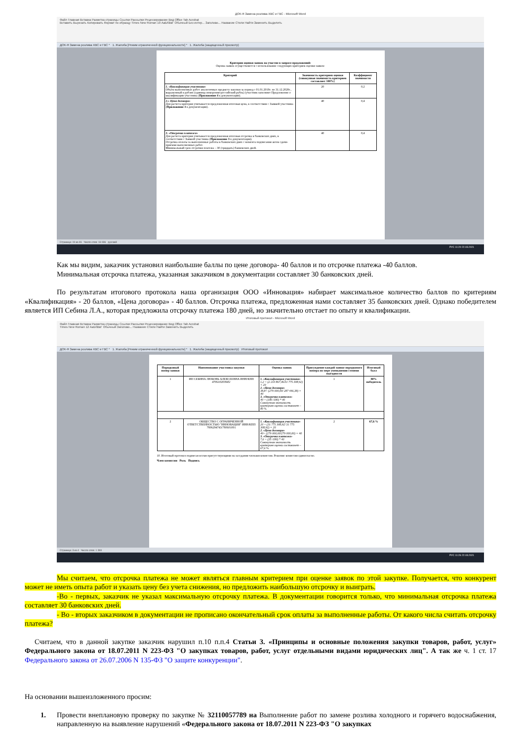ДОК-Я Замена розлива ХВС и ГВС - Microsoft Word
Файл Главная Вставка Разметка страницы Ссылки Рассылки Рецензирование Вид Office Tab Acrobat
Вставить Вырезать Копировать Формат по образцу Times New Roman 10 АаБбВвГ Обычный Без интер... Заголово... Название Стили Найти Заменить Выделить
ДОК-Я Замена розлива ХВС и ГВС * 1. Жалоба [Режим ограниченной функциональности] * 1. Жалоба (защищенный просмотр)
Критерии оценки заявок на участие в запросе предложений:
Оценка заявок осуществляется с использование следующих критериев оценки заявок:
| Критерий | Значимость критериев оценки (совокупная значимость критериев составляет 100%) | Коэффициент значимости |
| --- | --- | --- |
| 1. «Квалификация участника» Объём выполненных работ аналогичных предмету закупки за период с 01.01.2019г. по 31.12.2020г., выраженный в рублях (единица измерения-российский рубль) (участник заполняет Предложение о квалификации участника ( Приложение 4 к документации). | 20 | 0,2 |
| 2.» Цена договора» Для расчета критерия учитывается предложенная итоговая цена, в соответствии с Заявкой участника ( Приложение 3 к документации). | 40 | 0,4 |
| 3. «Отсрочка платежа» Для расчета критерия учитывается предложенная итоговая отсрочка в банковских днях, в соответствии с Заявкой участника ( Приложение 3 к документации). Отсрочка оплаты за выполненные работы в банковских днях с момента подписания актов сдачи-приемки выполненных работ. Минимальный срок отсрочки платежа – 30 (тридцать) банковских дней. | 40 | 0,4 |
Страница: 19 из 46 Число слов: 16 936 русский
РУС 11:20 22.03.2021
Как мы видим, заказчик установил наибольшие баллы по цене договора- 40 баллов и по отсрочке платежа -40 баллов.
Минимальная отсрочка платежа, указанная заказчиком в документации составляет 30 банковских дней.
По результатам итогового протокола наша организация ООО «Инновация» набирает максимальное количество баллов по критериям «Квалификация» - 20 баллов, «Цена договора» - 40 баллов. Отсрочка платежа, предложенная нами составляет 35 банковских дней. Однако победителем является ИП Себина Л.А., которая предложила отсрочку платежа 180 дней, но значительно отстает по опыту и квалификации.
Итоговый протокол - Microsoft Word
Файл Главная Вставка Разметка страницы Ссылки Рассылки Рецензирование Вид Office Tab Acrobat
Times New Roman 12 АаБбВвГ Обычный Заголово... Название Стили Найти Заменить Выделить
ДОК-Я Замена розлива ХВС и ГВС * 1. Жалоба [Режим ограниченной функциональности] * 1. Жалоба (защищенный просмотр) Итоговый протокол
| Порядковый номер заявки | Наименование участника закупки | Оценка заявок | Присуждение каждой заявке порядкового номера по мере уменьшения степени выгодности | Итоговый балл |
| --- | --- | --- | --- | --- |
| 1 | ИП СЕБИНА ЛЮБОВЬ АЛЕКСЕЕВНА ИНН/КПП 470610203945/ | 1. «Квалификация участника» 1,2 = (2 210 867,46/31 775 308,92) × 20 2. «Цена договора» 38,8= (279 000,00/ 287 446,38) × 40 3. «Отсрочка платежа» 40 = (180 /180) * 40 Совокупная значимость критериев оценки составляет – 80 %. | 1 | 80% победитель |
| 2 | ОБЩЕСТВО С ОГРАНИЧЕННОЙ ОТВЕТСТВЕННОСТЬЮ "ИННОВАЦИЯ" ИНН/КПП 7806294743/780601001 | 1. «Квалификация участника» 20 = (31 775 308,92/ 31 775 308,92) × 20 2. «Цена договора» 40= (279 000,00/279 000,00) × 40 3. «Отсрочка платежа» 7,6 = (35 /180) * 40 Совокупная значимость критериев оценки составляет –67,6 %. | 2 | 67,6 % |
10. Итоговый протокол подписан всеми присутствующими на заседании членами комиссии. Решение комиссии единогласно.
Член комиссии Роль Подпись
Страница: 3 из 4 Число слов: 1 393
РУС 11:26 22.03.2021
Мы считаем, что отсрочка платежа не может являться главным критерием при оценке заявок по этой закупке. Получается, что конкурент может не иметь опыта работ и указать цену без учета снижения, но предложить наибольшую отсрочку и выиграть.
-Во - первых, заказчик не указал максимальную отсрочку платежа. В документации говорится только, что минимальная отсрочка платежа составляет 30 банковских дней.
- Во - вторых заказчиком в документации не прописано окончательный срок оплаты за выполненные работы. От какого числа считать отсрочку платежа?
Считаем, что в данной закупке заказчик нарушил п.10 п.п.4 Статьи 3. «Принципы и основные положения закупки товаров, работ, услуг» Федерального закона от 18.07.2011 N 223-ФЗ "О закупках товаров, работ, услуг отдельными видами юридических лиц". А так же ч. 1 ст. 17 Федерального закона от 26.07.2006 N 135-ФЗ "О защите конкуренции".
На основании вышеизложенного просим:
1. Провести внеплановую проверку по закупке № 32110057789 на Выполнение работ по замене розлива холодного и горячего водоснабжения, направленную на выявление нарушений «Федерального закона от 18.07.2011 N 223-ФЗ "О закупках